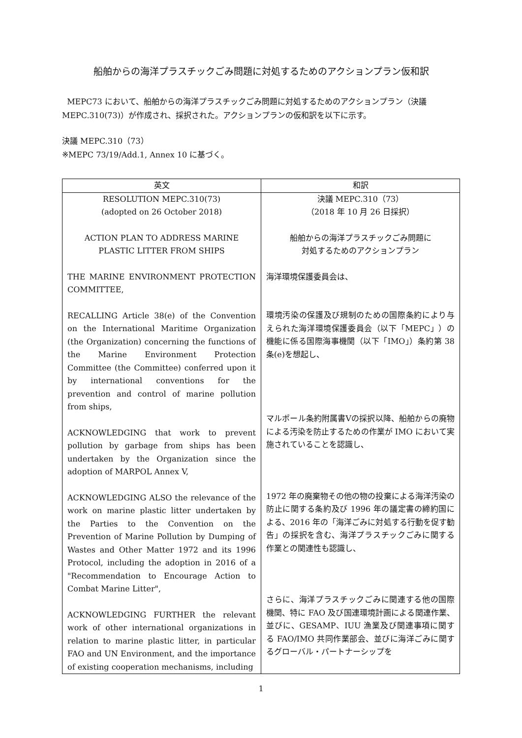船舶からの海洋プラスチックごみ問題に対処するためのアクションプラン仮和訳
MEPC73 において、船舶からの海洋プラスチックごみ問題に対処するためのアクションプラン（決議 MEPC.310(73)）が作成され、採択された。アクションプランの仮和訳を以下に示す。
決議 MEPC.310（73）
※MEPC 73/19/Add.1, Annex 10 に基づく。
| 英文 | 和訳 |
| --- | --- |
| RESOLUTION MEPC.310(73) (adopted on 26 October 2018) ACTION PLAN TO ADDRESS MARINE PLASTIC LITTER FROM SHIPS THE MARINE ENVIRONMENT PROTECTION COMMITTEE, RECALLING Article 38(e) of the Convention on the International Maritime Organization (the Organization) concerning the functions of the Marine Environment Protection Committee (the Committee) conferred upon it by international conventions for the prevention and control of marine pollution from ships, ACKNOWLEDGING that work to prevent pollution by garbage from ships has been undertaken by the Organization since the adoption of MARPOL Annex V, ACKNOWLEDGING ALSO the relevance of the work on marine plastic litter undertaken by the Parties to the Convention on the Prevention of Marine Pollution by Dumping of Wastes and Other Matter 1972 and its 1996 Protocol, including the adoption in 2016 of a "Recommendation to Encourage Action to Combat Marine Litter", ACKNOWLEDGING FURTHER the relevant work of other international organizations in relation to marine plastic litter, in particular FAO and UN Environment, and the importance of existing cooperation mechanisms, including | 決議 MEPC.310（73） （2018 年 10 月 26 日採択） 船舶からの海洋プラスチックごみ問題に 対処するためのアクションプラン 海洋環境保護委員会は、 環境汚染の保護及び規制のための国際条約により与えられた海洋環境保護委員会（以下「MEPC」）の機能に係る国際海事機関（以下「IMO」）条約第 38 条(e)を想起し、 マルポール条約附属書Ⅴの採択以降、船舶からの廃物による汚染を防止するための作業が IMO において実施されていることを認識し、 1972 年の廃棄物その他の物の投棄による海洋汚染の防止に関する条約及び 1996 年の議定書の締約国による、2016 年の「海洋ごみに対処する行動を促す勧告」の採択を含む、海洋プラスチックごみに関する作業との関連性も認識し、 さらに、海洋プラスチックごみに関連する他の国際機関、特に FAO 及び国連環境計画による関連作業、並びに、GESAMP、IUU 漁業及び関連事項に関する FAO/IMO 共同作業部会、並びに海洋ごみに関するグローバル・パートナーシップを |
1